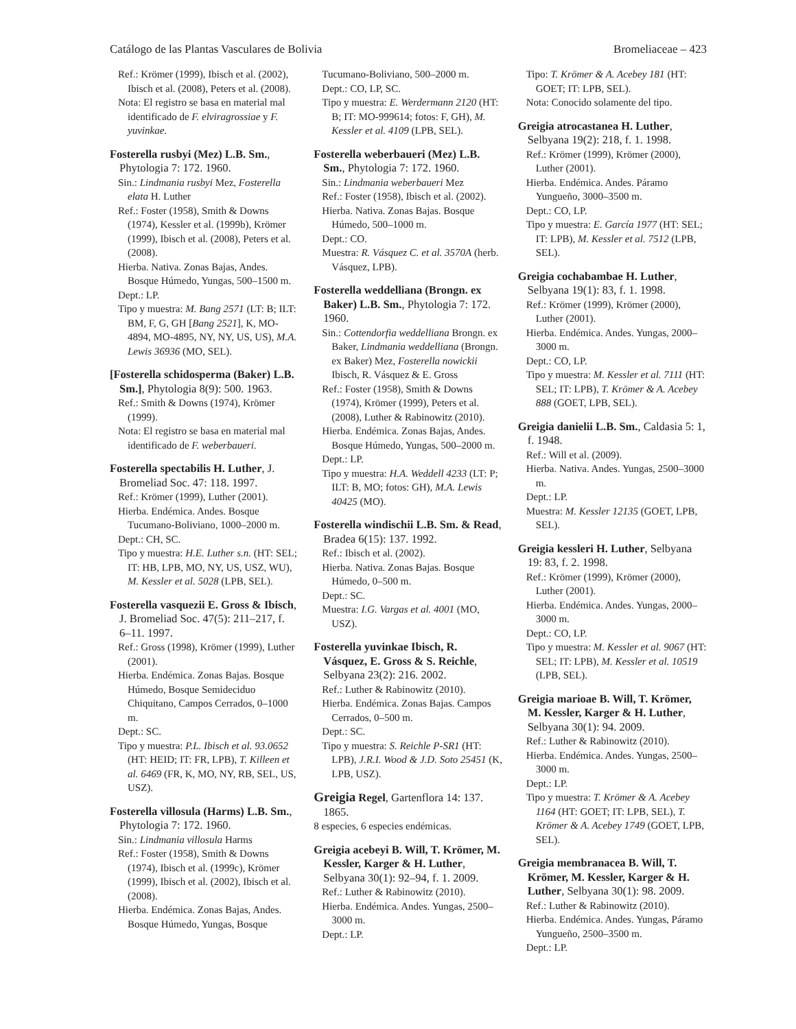Catálogo de las Plantas Vasculares de Bolivia Bromeliaceae – 423
Ref.: Krömer (1999), Ibisch et al. (2002), Ibisch et al. (2008), Peters et al. (2008).
Nota: El registro se basa en material mal identificado de F. elviragrossiae y F. yuvinkae.
Fosterella rusbyi (Mez) L.B. Sm., Phytologia 7: 172. 1960.
Sin.: Lindmania rusbyi Mez, Fosterella elata H. Luther
Ref.: Foster (1958), Smith & Downs (1974), Kessler et al. (1999b), Krömer (1999), Ibisch et al. (2008), Peters et al. (2008).
Hierba. Nativa. Zonas Bajas, Andes. Bosque Húmedo, Yungas, 500–1500 m.
Dept.: LP.
Tipo y muestra: M. Bang 2571 (LT: B; ILT: BM, F, G, GH [Bang 2521], K, MO-4894, MO-4895, NY, NY, US, US), M.A. Lewis 36936 (MO, SEL).
[Fosterella schidosperma (Baker) L.B. Sm.], Phytologia 8(9): 500. 1963.
Ref.: Smith & Downs (1974), Krömer (1999).
Nota: El registro se basa en material mal identificado de F. weberbaueri.
Fosterella spectabilis H. Luther, J. Bromeliad Soc. 47: 118. 1997.
Ref.: Krömer (1999), Luther (2001).
Hierba. Endémica. Andes. Bosque Tucumano-Boliviano, 1000–2000 m.
Dept.: CH, SC.
Tipo y muestra: H.E. Luther s.n. (HT: SEL; IT: HB, LPB, MO, NY, US, USZ, WU), M. Kessler et al. 5028 (LPB, SEL).
Fosterella vasquezii E. Gross & Ibisch, J. Bromeliad Soc. 47(5): 211–217, f. 6–11. 1997.
Ref.: Gross (1998), Krömer (1999), Luther (2001).
Hierba. Endémica. Zonas Bajas. Bosque Húmedo, Bosque Semideciduo Chiquitano, Campos Cerrados, 0–1000 m.
Dept.: SC.
Tipo y muestra: P.L. Ibisch et al. 93.0652 (HT: HEID; IT: FR, LPB), T. Killeen et al. 6469 (FR, K, MO, NY, RB, SEL, US, USZ).
Fosterella villosula (Harms) L.B. Sm., Phytologia 7: 172. 1960.
Sin.: Lindmania villosula Harms
Ref.: Foster (1958), Smith & Downs (1974), Ibisch et al. (1999c), Krömer (1999), Ibisch et al. (2002), Ibisch et al. (2008).
Hierba. Endémica. Zonas Bajas, Andes. Bosque Húmedo, Yungas, Bosque
Tucumano-Boliviano, 500–2000 m.
Dept.: CO, LP, SC.
Tipo y muestra: E. Werdermann 2120 (HT: B; IT: MO-999614; fotos: F, GH), M. Kessler et al. 4109 (LPB, SEL).
Fosterella weberbaueri (Mez) L.B. Sm., Phytologia 7: 172. 1960.
Sin.: Lindmania weberbaueri Mez
Ref.: Foster (1958), Ibisch et al. (2002).
Hierba. Nativa. Zonas Bajas. Bosque Húmedo, 500–1000 m.
Dept.: CO.
Muestra: R. Vásquez C. et al. 3570A (herb. Vásquez, LPB).
Fosterella weddelliana (Brongn. ex Baker) L.B. Sm., Phytologia 7: 172. 1960.
Sin.: Cottendorfia weddelliana Brongn. ex Baker, Lindmania weddelliana (Brongn. ex Baker) Mez, Fosterella nowickii Ibisch, R. Vásquez & E. Gross
Ref.: Foster (1958), Smith & Downs (1974), Krömer (1999), Peters et al. (2008), Luther & Rabinowitz (2010).
Hierba. Endémica. Zonas Bajas, Andes. Bosque Húmedo, Yungas, 500–2000 m.
Dept.: LP.
Tipo y muestra: H.A. Weddell 4233 (LT: P; ILT: B, MO; fotos: GH), M.A. Lewis 40425 (MO).
Fosterella windischii L.B. Sm. & Read, Bradea 6(15): 137. 1992.
Ref.: Ibisch et al. (2002).
Hierba. Nativa. Zonas Bajas. Bosque Húmedo, 0–500 m.
Dept.: SC.
Muestra: I.G. Vargas et al. 4001 (MO, USZ).
Fosterella yuvinkae Ibisch, R. Vásquez, E. Gross & S. Reichle, Selbyana 23(2): 216. 2002.
Ref.: Luther & Rabinowitz (2010).
Hierba. Endémica. Zonas Bajas. Campos Cerrados, 0–500 m.
Dept.: SC.
Tipo y muestra: S. Reichle P-SR1 (HT: LPB), J.R.I. Wood & J.D. Soto 25451 (K, LPB, USZ).
Greigia Regel, Gartenflora 14: 137. 1865.
8 especies, 6 especies endémicas.
Greigia acebeyi B. Will, T. Krömer, M. Kessler, Karger & H. Luther, Selbyana 30(1): 92–94, f. 1. 2009.
Ref.: Luther & Rabinowitz (2010).
Hierba. Endémica. Andes. Yungas, 2500–3000 m.
Dept.: LP.
Tipo: T. Krömer & A. Acebey 181 (HT: GOET; IT: LPB, SEL).
Nota: Conocido solamente del tipo.
Greigia atrocastanea H. Luther, Selbyana 19(2): 218, f. 1. 1998.
Ref.: Krömer (1999), Krömer (2000), Luther (2001).
Hierba. Endémica. Andes. Páramo Yungueño, 3000–3500 m.
Dept.: CO, LP.
Tipo y muestra: E. García 1977 (HT: SEL; IT: LPB), M. Kessler et al. 7512 (LPB, SEL).
Greigia cochabambae H. Luther, Selbyana 19(1): 83, f. 1. 1998.
Ref.: Krömer (1999), Krömer (2000), Luther (2001).
Hierba. Endémica. Andes. Yungas, 2000–3000 m.
Dept.: CO, LP.
Tipo y muestra: M. Kessler et al. 7111 (HT: SEL; IT: LPB), T. Krömer & A. Acebey 888 (GOET, LPB, SEL).
Greigia danielii L.B. Sm., Caldasia 5: 1, f. 1948.
Ref.: Will et al. (2009).
Hierba. Nativa. Andes. Yungas, 2500–3000 m.
Dept.: LP.
Muestra: M. Kessler 12135 (GOET, LPB, SEL).
Greigia kessleri H. Luther, Selbyana 19: 83, f. 2. 1998.
Ref.: Krömer (1999), Krömer (2000), Luther (2001).
Hierba. Endémica. Andes. Yungas, 2000–3000 m.
Dept.: CO, LP.
Tipo y muestra: M. Kessler et al. 9067 (HT: SEL; IT: LPB), M. Kessler et al. 10519 (LPB, SEL).
Greigia marioae B. Will, T. Krömer, M. Kessler, Karger & H. Luther, Selbyana 30(1): 94. 2009.
Ref.: Luther & Rabinowitz (2010).
Hierba. Endémica. Andes. Yungas, 2500–3000 m.
Dept.: LP.
Tipo y muestra: T. Krömer & A. Acebey 1164 (HT: GOET; IT: LPB, SEL), T. Krömer & A. Acebey 1749 (GOET, LPB, SEL).
Greigia membranacea B. Will, T. Krömer, M. Kessler, Karger & H. Luther, Selbyana 30(1): 98. 2009.
Ref.: Luther & Rabinowitz (2010).
Hierba. Endémica. Andes. Yungas, Páramo Yungueño, 2500–3500 m.
Dept.: LP.